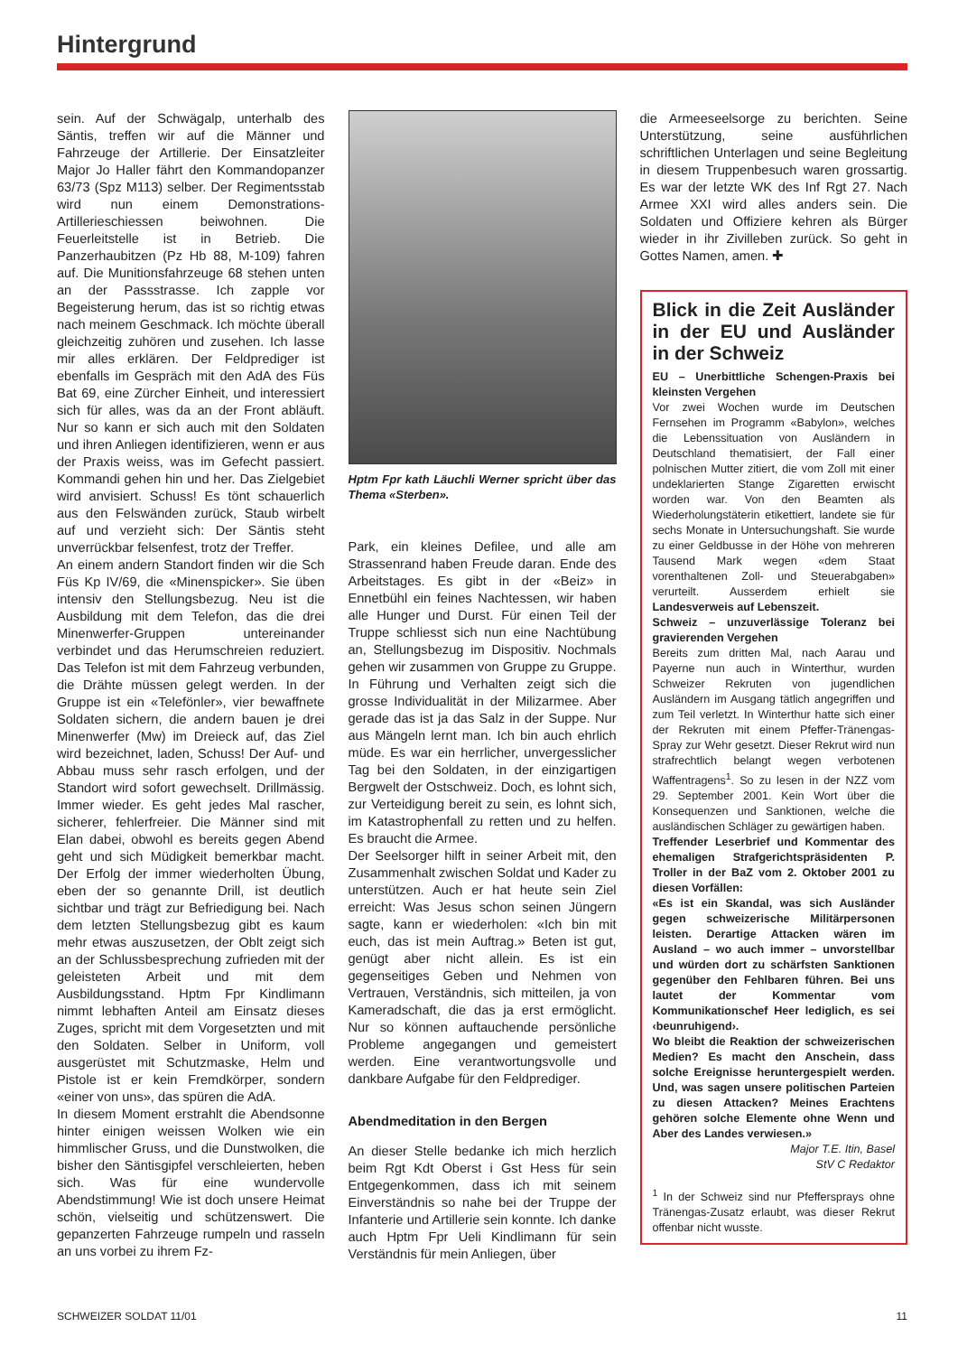Hintergrund
sein. Auf der Schwägalp, unterhalb des Säntis, treffen wir auf die Männer und Fahrzeuge der Artillerie. Der Einsatzleiter Major Jo Haller fährt den Kommandopanzer 63/73 (Spz M113) selber. Der Regimentsstab wird nun einem Demonstrations-Artillerieschiessen beiwohnen. Die Feuerleitstelle ist in Betrieb. Die Panzerhaubitzen (Pz Hb 88, M-109) fahren auf. Die Munitionsfahrzeuge 68 stehen unten an der Passstrasse. Ich zapple vor Begeisterung herum, das ist so richtig etwas nach meinem Geschmack. Ich möchte überall gleichzeitig zuhören und zusehen. Ich lasse mir alles erklären. Der Feldprediger ist ebenfalls im Gespräch mit den AdA des Füs Bat 69, eine Zürcher Einheit, und interessiert sich für alles, was da an der Front abläuft. Nur so kann er sich auch mit den Soldaten und ihren Anliegen identifizieren, wenn er aus der Praxis weiss, was im Gefecht passiert. Kommandi gehen hin und her. Das Zielgebiet wird anvisiert. Schuss! Es tönt schauerlich aus den Felswänden zurück, Staub wirbelt auf und verzieht sich: Der Säntis steht unverrückbar felsenfest, trotz der Treffer.
An einem andern Standort finden wir die Sch Füs Kp IV/69, die «Minenspicker». Sie üben intensiv den Stellungsbezug. Neu ist die Ausbildung mit dem Telefon, das die drei Minenwerfer-Gruppen untereinander verbindet und das Herumschreien reduziert. Das Telefon ist mit dem Fahrzeug verbunden, die Drähte müssen gelegt werden. In der Gruppe ist ein «Telefönler», vier bewaffnete Soldaten sichern, die andern bauen je drei Minenwerfer (Mw) im Dreieck auf, das Ziel wird bezeichnet, laden, Schuss! Der Auf- und Abbau muss sehr rasch erfolgen, und der Standort wird sofort gewechselt. Drillmässig. Immer wieder. Es geht jedes Mal rascher, sicherer, fehlerfreier. Die Männer sind mit Elan dabei, obwohl es bereits gegen Abend geht und sich Müdigkeit bemerkbar macht. Der Erfolg der immer wiederholten Übung, eben der so genannte Drill, ist deutlich sichtbar und trägt zur Befriedigung bei. Nach dem letzten Stellungsbezug gibt es kaum mehr etwas auszusetzen, der Oblt zeigt sich an der Schlussbesprechung zufrieden mit der geleisteten Arbeit und mit dem Ausbildungsstand. Hptm Fpr Kindlimann nimmt lebhaften Anteil am Einsatz dieses Zuges, spricht mit dem Vorgesetzten und mit den Soldaten. Selber in Uniform, voll ausgerüstet mit Schutzmaske, Helm und Pistole ist er kein Fremdkörper, sondern «einer von uns», das spüren die AdA.
In diesem Moment erstrahlt die Abendsonne hinter einigen weissen Wolken wie ein himmlischer Gruss, und die Dunstwolken, die bisher den Säntisgipfel verschleierten, heben sich. Was für eine wundervolle Abendstimmung! Wie ist doch unsere Heimat schön, vielseitig und schützenswert. Die gepanzerten Fahrzeuge rumpeln und rasseln an uns vorbei zu ihrem Fz-
Hptm Fpr kath Läuchli Werner spricht über das Thema «Sterben».
Park, ein kleines Defilee, und alle am Strassenrand haben Freude daran. Ende des Arbeitstages. Es gibt in der «Beiz» in Ennetbühl ein feines Nachtessen, wir haben alle Hunger und Durst. Für einen Teil der Truppe schliesst sich nun eine Nachtübung an, Stellungsbezug im Dispositiv. Nochmals gehen wir zusammen von Gruppe zu Gruppe. In Führung und Verhalten zeigt sich die grosse Individualität in der Milizarmee. Aber gerade das ist ja das Salz in der Suppe. Nur aus Mängeln lernt man. Ich bin auch ehrlich müde. Es war ein herrlicher, unvergesslicher Tag bei den Soldaten, in der einzigartigen Bergwelt der Ostschweiz. Doch, es lohnt sich, zur Verteidigung bereit zu sein, es lohnt sich, im Katastrophenfall zu retten und zu helfen. Es braucht die Armee.
Der Seelsorger hilft in seiner Arbeit mit, den Zusammenhalt zwischen Soldat und Kader zu unterstützen. Auch er hat heute sein Ziel erreicht: Was Jesus schon seinen Jüngern sagte, kann er wiederholen: «Ich bin mit euch, das ist mein Auftrag.» Beten ist gut, genügt aber nicht allein. Es ist ein gegenseitiges Geben und Nehmen von Vertrauen, Verständnis, sich mitteilen, ja von Kameradschaft, die das ja erst ermöglicht. Nur so können auftauchende persönliche Probleme angegangen und gemeistert werden. Eine verantwortungsvolle und dankbare Aufgabe für den Feldprediger.
Abendmeditation in den Bergen
An dieser Stelle bedanke ich mich herzlich beim Rgt Kdt Oberst i Gst Hess für sein Entgegenkommen, dass ich mit seinem Einverständnis so nahe bei der Truppe der Infanterie und Artillerie sein konnte. Ich danke auch Hptm Fpr Ueli Kindlimann für sein Verständnis für mein Anliegen, über
die Armeeseelsorge zu berichten. Seine Unterstützung, seine ausführlichen schriftlichen Unterlagen und seine Begleitung in diesem Truppenbesuch waren grossartig. Es war der letzte WK des Inf Rgt 27. Nach Armee XXI wird alles anders sein. Die Soldaten und Offiziere kehren als Bürger wieder in ihr Zivilleben zurück. So geht in Gottes Namen, amen. ✚
Blick in die Zeit Ausländer in der EU und Ausländer in der Schweiz
EU – Unerbittliche Schengen-Praxis bei kleinsten Vergehen
Vor zwei Wochen wurde im Deutschen Fernsehen im Programm «Babylon», welches die Lebenssituation von Ausländern in Deutschland thematisiert, der Fall einer polnischen Mutter zitiert, die vom Zoll mit einer undeklarierten Stange Zigaretten erwischt worden war. Von den Beamten als Wiederholungstäterin etikettiert, landete sie für sechs Monate in Untersuchungshaft. Sie wurde zu einer Geldbusse in der Höhe von mehreren Tausend Mark wegen «dem Staat vorenthaltenen Zoll- und Steuerabgaben» verurteilt. Ausserdem erhielt sie Landesverweis auf Lebenszeit.
Schweiz – unzuverlässige Toleranz bei gravierenden Vergehen
Bereits zum dritten Mal, nach Aarau und Payerne nun auch in Winterthur, wurden Schweizer Rekruten von jugendlichen Ausländern im Ausgang tätlich angegriffen und zum Teil verletzt. In Winterthur hatte sich einer der Rekruten mit einem Pfeffer-Tränengas-Spray zur Wehr gesetzt. Dieser Rekrut wird nun strafrechtlich belangt wegen verbotenen Waffentragens<sup>1</sup>. So zu lesen in der NZZ vom 29. September 2001. Kein Wort über die Konsequenzen und Sanktionen, welche die ausländischen Schläger zu gewärtigen haben.
Treffender Leserbrief und Kommentar des ehemaligen Strafgerichtspräsidenten P. Troller in der BaZ vom 2. Oktober 2001 zu diesen Vorfällen:
«Es ist ein Skandal, was sich Ausländer gegen schweizerische Militärpersonen leisten. Derartige Attacken wären im Ausland – wo auch immer – unvorstellbar und würden dort zu schärfsten Sanktionen gegenüber den Fehlbaren führen. Bei uns lautet der Kommentar vom Kommunikationschef Heer lediglich, es sei ‹beunruhigend›.
Wo bleibt die Reaktion der schweizerischen Medien? Es macht den Anschein, dass solche Ereignisse heruntergespielt werden. Und, was sagen unsere politischen Parteien zu diesen Attacken? Meines Erachtens gehören solche Elemente ohne Wenn und Aber des Landes verwiesen.»
Major T.E. Itin, Basel
StV C Redaktor
<sup>1</sup> In der Schweiz sind nur Pfeffersprays ohne Tränengas-Zusatz erlaubt, was dieser Rekrut offenbar nicht wusste.
SCHWEIZER SOLDAT 11/01 11